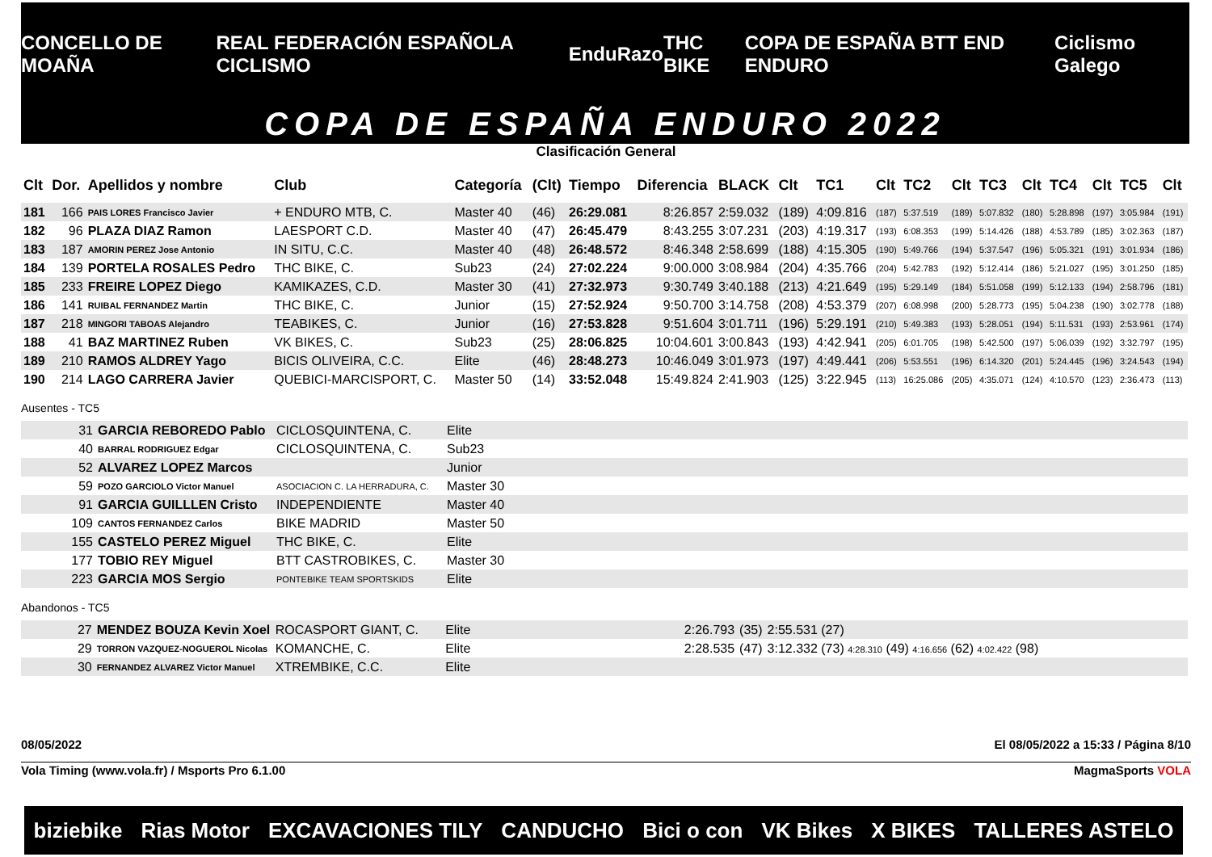CONCELLO DE MOAÑA REAL FEDERACIÓN ESPAÑOLA CICLISMO EnduRazo THC BIKE COPA DE ESPAÑA BTT END ENDURO Ciclismo Galego
COPA DE ESPAÑA ENDURO 2022
Clasificación General
| Clt | Dor. | Apellidos y nombre | Club | Categoría | (Clt) | Tiempo | Diferencia | BLACK | Clt | TC1 | Clt | TC2 | Clt | TC3 | Clt | TC4 | Clt | TC5 | Clt |
| --- | --- | --- | --- | --- | --- | --- | --- | --- | --- | --- | --- | --- | --- | --- | --- | --- | --- | --- | --- |
| 181 | 166 | PAIS LORES Francisco Javier | + ENDURO MTB, C. | Master 40 | (46) | 26:29.081 | 8:26.857 | 2:59.032 | (189) | 4:09.816 | (187) | 5:37.519 | (189) | 5:07.832 | (180) | 5:28.898 | (197) | 3:05.984 | (191) |
| 182 | 96 | PLAZA DIAZ Ramon | LAESPORT C.D. | Master 40 | (47) | 26:45.479 | 8:43.255 | 3:07.231 | (203) | 4:19.317 | (193) | 6:08.353 | (199) | 5:14.426 | (188) | 4:53.789 | (185) | 3:02.363 | (187) |
| 183 | 187 | AMORIN PEREZ Jose Antonio | IN SITU, C.C. | Master 40 | (48) | 26:48.572 | 8:46.348 | 2:58.699 | (188) | 4:15.305 | (190) | 5:49.766 | (194) | 5:37.547 | (196) | 5:05.321 | (191) | 3:01.934 | (186) |
| 184 | 139 | PORTELA ROSALES Pedro | THC BIKE, C. | Sub23 | (24) | 27:02.224 | 9:00.000 | 3:08.984 | (204) | 4:35.766 | (204) | 5:42.783 | (192) | 5:12.414 | (186) | 5:21.027 | (195) | 3:01.250 | (185) |
| 185 | 233 | FREIRE LOPEZ Diego | KAMIKAZES, C.D. | Master 30 | (41) | 27:32.973 | 9:30.749 | 3:40.188 | (213) | 4:21.649 | (195) | 5:29.149 | (184) | 5:51.058 | (199) | 5:12.133 | (194) | 2:58.796 | (181) |
| 186 | 141 | RUIBAL FERNANDEZ Martin | THC BIKE, C. | Junior | (15) | 27:52.924 | 9:50.700 | 3:14.758 | (208) | 4:53.379 | (207) | 6:08.998 | (200) | 5:28.773 | (195) | 5:04.238 | (190) | 3:02.778 | (188) |
| 187 | 218 | MINGORI TABOAS Alejandro | TEABIKES, C. | Junior | (16) | 27:53.828 | 9:51.604 | 3:01.711 | (196) | 5:29.191 | (210) | 5:49.383 | (193) | 5:28.051 | (194) | 5:11.531 | (193) | 2:53.961 | (174) |
| 188 | 41 | BAZ MARTINEZ Ruben | VK BIKES, C. | Sub23 | (25) | 28:06.825 | 10:04.601 | 3:00.843 | (193) | 4:42.941 | (205) | 6:01.705 | (198) | 5:42.500 | (197) | 5:06.039 | (192) | 3:32.797 | (195) |
| 189 | 210 | RAMOS ALDREY Yago | BICIS OLIVEIRA, C.C. | Elite | (46) | 28:48.273 | 10:46.049 | 3:01.973 | (197) | 4:49.441 | (206) | 5:53.551 | (196) | 6:14.320 | (201) | 5:24.445 | (196) | 3:24.543 | (194) |
| 190 | 214 | LAGO CARRERA Javier | QUEBICI-MARCISPORT, C. | Master 50 | (14) | 33:52.048 | 15:49.824 | 2:41.903 | (125) | 3:22.945 | (113) | 16:25.086 | (205) | 4:35.071 | (124) | 4:10.570 | (123) | 2:36.473 | (113) |
Ausentes - TC5
| | 31 | GARCIA REBOREDO Pablo | CICLOSQUINTENA, C. | Elite |
| | 40 | BARRAL RODRIGUEZ Edgar | CICLOSQUINTENA, C. | Sub23 |
| | 52 | ALVAREZ LOPEZ Marcos | | Junior |
| | 59 | POZO GARCIOLO Victor Manuel | ASOCIACION C. LA HERRADURA, C. | Master 30 |
| | 91 | GARCIA GUILLLEN Cristo | INDEPENDIENTE | Master 40 |
| | 109 | CANTOS FERNANDEZ Carlos | BIKE MADRID | Master 50 |
| | 155 | CASTELO PEREZ Miguel | THC BIKE, C. | Elite |
| | 177 | TOBIO REY Miguel | BTT CASTROBIKES, C. | Master 30 |
| | 223 | GARCIA MOS Sergio | PONTEBIKE TEAM SPORTSKIDS | Elite |
Abandonos - TC5
| | 27 | MENDEZ BOUZA Kevin Xoel | ROCASPORT GIANT, C. | Elite | 2:26.793 | (35) | 2:55.531 (27) | |
| | 29 | TORRON VAZQUEZ-NOGUEROL Nicolas | KOMANCHE, C. | Elite | 2:28.535 | (47) | 3:12.332 (73) 4:28.310 (49) 4:16.656 (62) 4:02.422 (98) | |
| | 30 | FERNANDEZ ALVAREZ Victor Manuel | XTREMBIKE, C.C. | Elite | | | | |
08/05/2022 El 08/05/2022 a 15:33 / Página 8/10
Vola Timing (www.vola.fr) / Msports Pro 6.1.00 MagmaSports VOLA
biziebike Rias Motor EXCAVACIONES TILY CANDUCHO Bici o con VK Bikes X BIKES TALLERES ASTELO